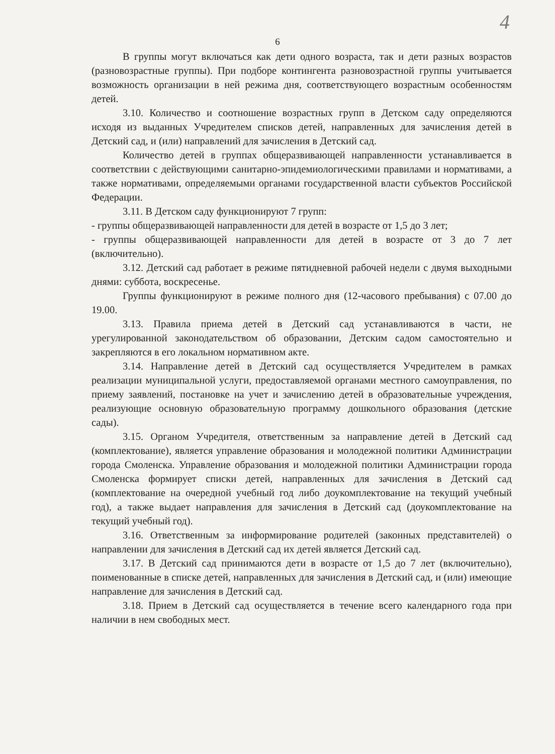4
6
В группы могут включаться как дети одного возраста, так и дети разных возрастов (разновозрастные группы). При подборе контингента разновозрастной группы учитывается возможность организации в ней режима дня, соответствующего возрастным особенностям детей.
3.10. Количество и соотношение возрастных групп в Детском саду определяются исходя из выданных Учредителем списков детей, направленных для зачисления детей в Детский сад, и (или) направлений для зачисления в Детский сад.
Количество детей в группах общеразвивающей направленности устанавливается в соответствии с действующими санитарно-эпидемиологическими правилами и нормативами, а также нормативами, определяемыми органами государственной власти субъектов Российской Федерации.
3.11. В Детском саду функционируют 7 групп:
- группы общеразвивающей направленности для детей в возрасте от 1,5 до 3 лет;
- группы общеразвивающей направленности для детей в возрасте от 3 до 7 лет (включительно).
3.12. Детский сад работает в режиме пятидневной рабочей недели с двумя выходными днями: суббота, воскресенье.
Группы функционируют в режиме полного дня (12-часового пребывания) с 07.00 до 19.00.
3.13. Правила приема детей в Детский сад устанавливаются в части, не урегулированной законодательством об образовании, Детским садом самостоятельно и закрепляются в его локальном нормативном акте.
3.14. Направление детей в Детский сад осуществляется Учредителем в рамках реализации муниципальной услуги, предоставляемой органами местного самоуправления, по приему заявлений, постановке на учет и зачислению детей в образовательные учреждения, реализующие основную образовательную программу дошкольного образования (детские сады).
3.15. Органом Учредителя, ответственным за направление детей в Детский сад (комплектование), является управление образования и молодежной политики Администрации города Смоленска. Управление образования и молодежной политики Администрации города Смоленска формирует списки детей, направленных для зачисления в Детский сад (комплектование на очередной учебный год либо доукомплектование на текущий учебный год), а также выдает направления для зачисления в Детский сад (доукомплектование на текущий учебный год).
3.16. Ответственным за информирование родителей (законных представителей) о направлении для зачисления в Детский сад их детей является Детский сад.
3.17. В Детский сад принимаются дети в возрасте от 1,5 до 7 лет (включительно), поименованные в списке детей, направленных для зачисления в Детский сад, и (или) имеющие направление для зачисления в Детский сад.
3.18. Прием в Детский сад осуществляется в течение всего календарного года при наличии в нем свободных мест.